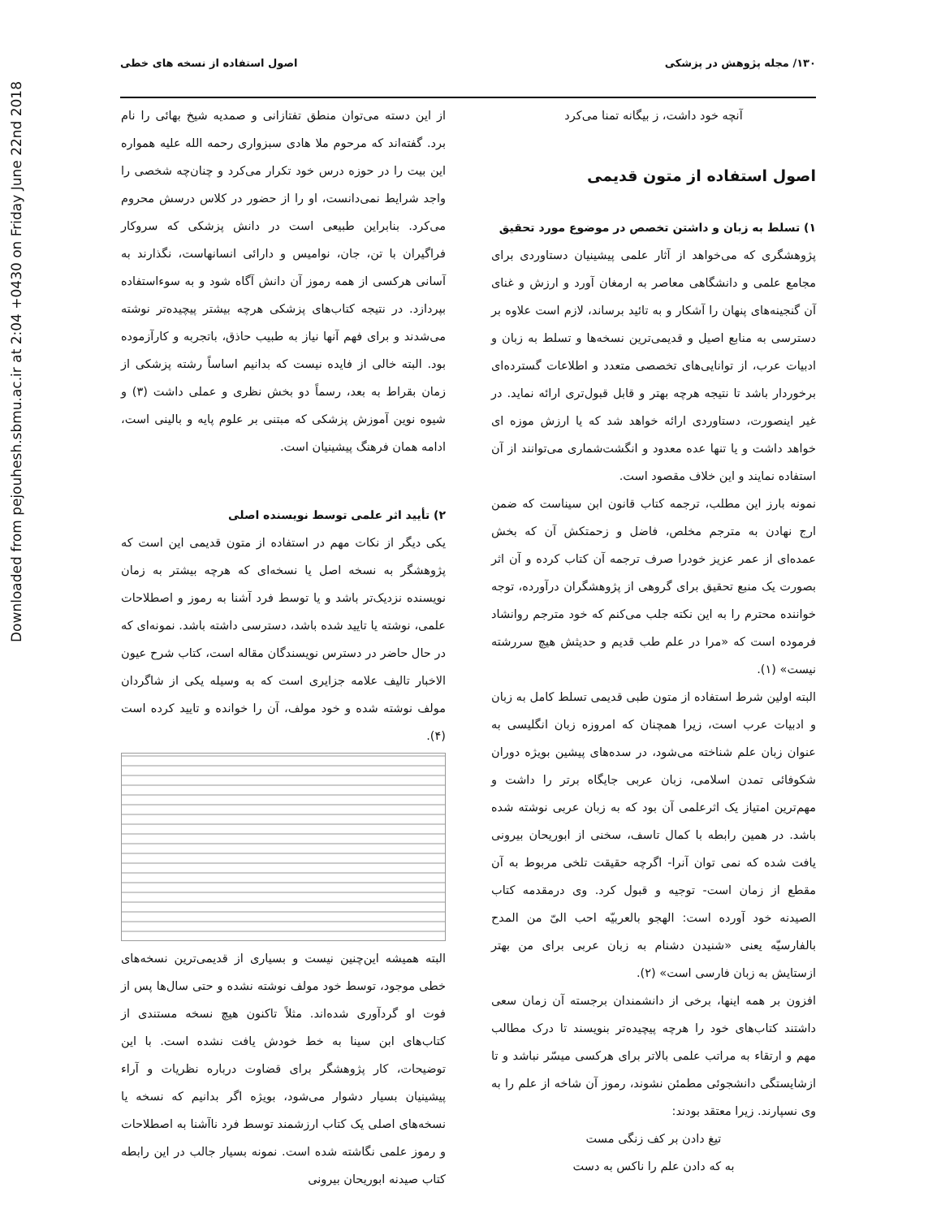Downloaded from pejouhesh.sbmu.ac.ir at 2:04 +0430 on Friday June 22nd 2018
۱۳۰/ مجله پژوهش در پزشکی اصول استفاده از نسخه های خطی
آنچه خود داشت، ز بیگانه تمنا می‌کرد
اصول استفاده از متون قدیمی
۱) تسلط به زبان و داشتن تخصص در موضوع مورد تحقیق
پژوهشگری که می‌خواهد از آثار علمی پیشینیان دستاوردی برای مجامع علمی و دانشگاهی معاصر به ارمغان آورد و ارزش و غنای آن گنجینه‌های پنهان را آشکار و به تائید برساند، لازم است علاوه بر دسترسی به منابع اصیل و قدیمی‌ترین نسخه‌ها و تسلط به زبان و ادبیات عرب، از توانایی‌های تخصصی متعدد و اطلاعات گسترده‌ای برخوردار باشد تا نتیجه هرچه بهتر و قابل قبول‌تری ارائه نماید. در غیر اینصورت، دستاوردی ارائه خواهد شد که یا ارزش موزه ای خواهد داشت و یا تنها عده معدود و انگشت‌شماری می‌توانند از آن استفاده نمایند و این خلاف مقصود است.
نمونه بارز این مطلب، ترجمه کتاب قانون ابن سیناست که ضمن ارج نهادن به مترجم مخلص، فاضل و زحمتکش آن که بخش عمده‌ای از عمر عزیز خودرا صرف ترجمه آن کتاب کرده و آن اثر بصورت یک منبع تحقیق برای گروهی از پژوهشگران درآورده، توجه خواننده محترم را به این نکته جلب می‌کنم که خود مترجم روانشاد فرموده است که «مرا در علم طب قدیم و حدیثش هیچ سررشته نیست» (۱).
البته اولین شرط استفاده از متون طبی قدیمی تسلط کامل به زبان و ادبیات عرب است، زیرا همچنان که امروزه زبان انگلیسی به عنوان زبان علم شناخته می‌شود، در سده‌های پیشین بویژه دوران شکوفائی تمدن اسلامی، زبان عربی جایگاه برتر را داشت و مهم‌ترین امتیاز یک اثرعلمی آن بود که به زبان عربی نوشته شده باشد. در همین رابطه با کمال تاسف، سخنی از ابوریحان بیرونی یافت شده که نمی توان آنرا- اگرچه حقیقت تلخی مربوط به آن مقطع از زمان است- توجیه و قبول کرد. وی درمقدمه کتاب الصیدنه خود آورده است: الهجو بالعربیّه احب الیّ من المدح بالفارسیّه یعنی «شنیدن دشنام به زبان عربی برای من بهتر ازستایش به زبان فارسی است» (۲).
افزون بر همه اینها، برخی از دانشمندان برجسته آن زمان سعی داشتند کتاب‌های خود را هرچه پیچیده‌تر بنویسند تا درک مطالب مهم و ارتقاء به مراتب علمی بالاتر برای هرکسی میسّر نباشد و تا ازشایستگی دانشجوئی مطمئن نشوند، رموز آن شاخه از علم را به وی نسپارند. زیرا معتقد بودند:
تیغ دادن بر کف زنگی مست
به که دادن علم را ناکس به دست
از این دسته می‌توان منطق تفتازانی و صمدیه شیخ بهائی را نام برد. گفته‌اند که مرحوم ملا هادی سبزواری رحمه الله علیه همواره این بیت را در حوزه درس خود تکرار می‌کرد و چنان‌چه شخصی را واجد شرایط نمی‌دانست، او را از حضور در کلاس درسش محروم می‌کرد. بنابراین طبیعی است در دانش پزشکی که سروکار فراگیران با تن، جان، نوامیس و دارائی انسانهاست، نگذارند به آسانی هرکسی از همه رموز آن دانش آگاه شود و به سوءاستفاده بپردازد. در نتیجه کتاب‌های پزشکی هرچه بیشتر پیچیده‌تر نوشته می‌شدند و برای فهم آنها نیاز به طبیب حاذق، باتجربه و کارآزموده بود. البته خالی از فایده نیست که بدانیم اساساً رشته پزشکی از زمان بقراط به بعد، رسماً دو بخش نظری و عملی داشت (۳) و شیوه نوین آموزش پزشکی که مبتنی بر علوم پایه و بالینی است، ادامه همان فرهنگ پیشینیان است.
۲) تأیید اثر علمی توسط نویسنده اصلی
یکی دیگر از نکات مهم در استفاده از متون قدیمی این است که پژوهشگر به نسخه اصل یا نسخه‌ای که هرچه بیشتر به زمان نویسنده نزدیک‌تر باشد و یا توسط فرد آشنا به رموز و اصطلاحات علمی، نوشته یا تایید شده باشد، دسترسی داشته باشد. نمونه‌ای که در حال حاضر در دسترس نویسندگان مقاله است، کتاب شرح عیون الاخبار تالیف علامه جزایری است که به وسیله یکی از شاگردان مولف نوشته شده و خود مولف، آن را خوانده و تایید کرده است (۴).
البته همیشه این‌چنین نیست و بسیاری از قدیمی‌ترین نسخه‌های خطی موجود، توسط خود مولف نوشته نشده و حتی سال‌ها پس از فوت او گردآوری شده‌اند. مثلاً تاکنون هیچ نسخه مستندی از کتاب‌های ابن سینا به خط خودش یافت نشده است. با این توضیحات، کار پژوهشگر برای قضاوت درباره نظریات و آراء پیشینیان بسیار دشوار می‌شود، بویژه اگر بدانیم که نسخه یا نسخه‌های اصلی یک کتاب ارزشمند توسط فرد ناآشنا به اصطلاحات و رموز علمی نگاشته شده است. نمونه بسیار جالب در این رابطه کتاب صیدنه ابوریحان بیرونی